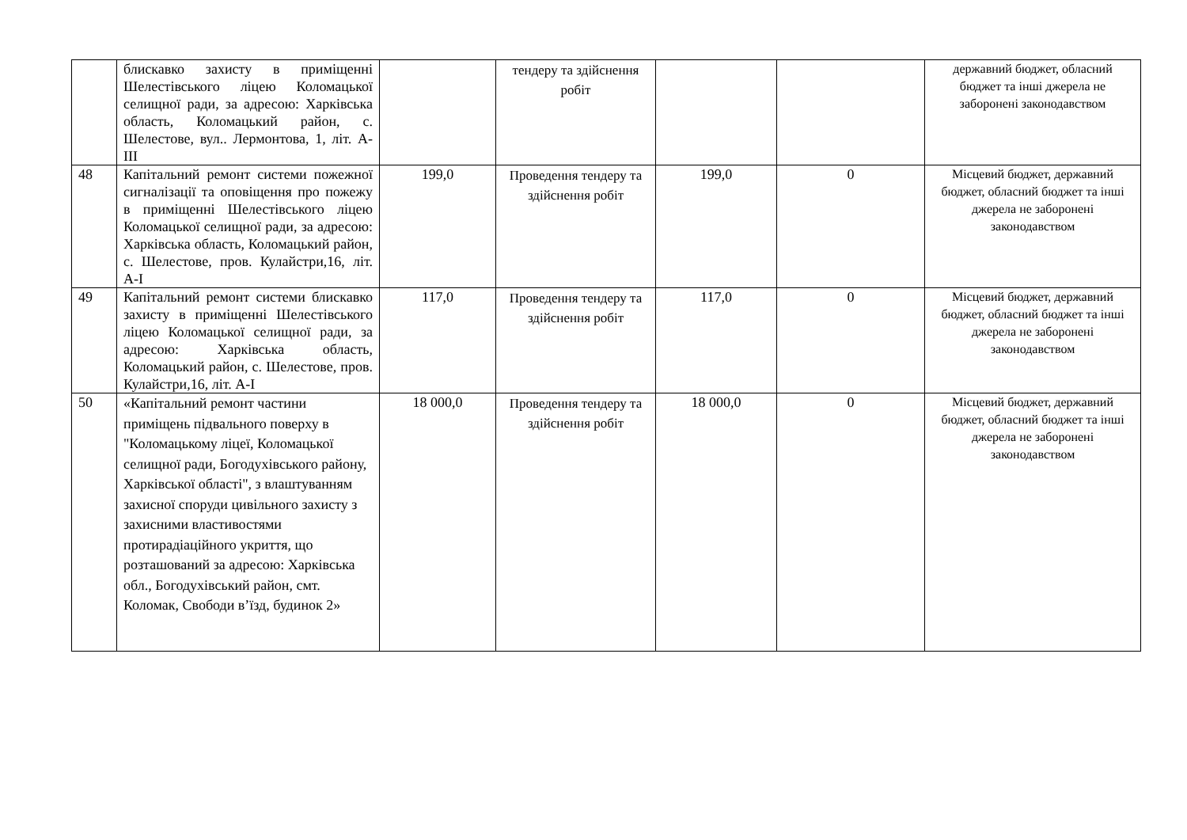| | блискавко захисту в приміщенні Шелестівського ліцею Коломацької селищної ради, за адресою: Харківська область, Коломацький район, с. Шелестове, вул.. Лермонтова, 1, літ. А-ІІІ | | тендеру та здійснення робіт | | | державний бюджет, обласний бюджет та інші джерела не заборонені законодавством |
| 48 | Капітальний ремонт системи пожежної сигналізації та оповіщення про пожежу в приміщенні Шелестівського ліцею Коломацької селищної ради, за адресою: Харківська область, Коломацький район, с. Шелестове, пров. Кулайстри,16, літ. А-І | 199,0 | Проведення тендеру та здійснення робіт | 199,0 | 0 | Місцевий бюджет, державний бюджет, обласний бюджет та інші джерела не заборонені законодавством |
| 49 | Капітальний ремонт системи блискавко захисту в приміщенні Шелестівського ліцею Коломацької селищної ради, за адресою: Харківська область, Коломацький район, с. Шелестове, пров. Кулайстри,16, літ. А-І | 117,0 | Проведення тендеру та здійснення робіт | 117,0 | 0 | Місцевий бюджет, державний бюджет, обласний бюджет та інші джерела не заборонені законодавством |
| 50 | «Капітальний ремонт частини приміщень підвального поверху в "Коломацькому ліцеї, Коломацької селищної ради, Богодухівського району, Харківської області", з влаштуванням захисної споруди цивільного захисту з захисними властивостями протирадіаційного укриття, що розташований за адресою: Харківська обл., Богодухівський район, смт. Коломак, Свободи в’їзд, будинок 2» | 18 000,0 | Проведення тендеру та здійснення робіт | 18 000,0 | 0 | Місцевий бюджет, державний бюджет, обласний бюджет та інші джерела не заборонені законодавством |